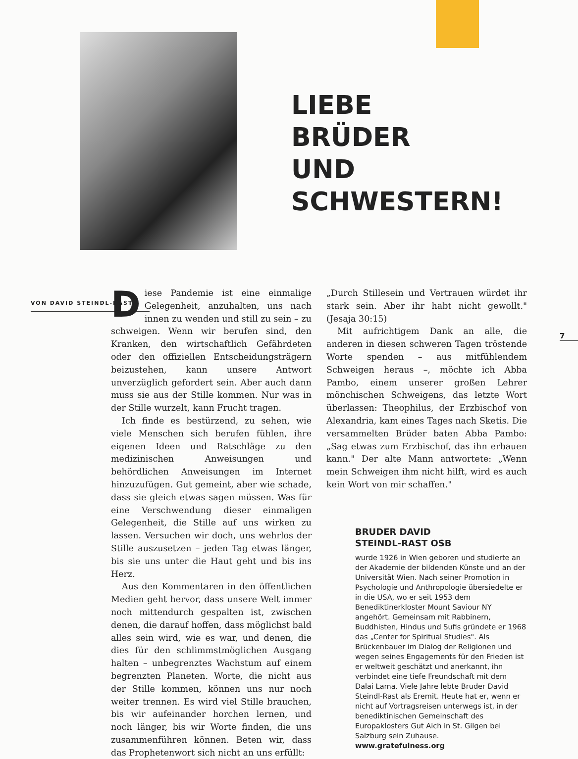LIEBE
BRÜDER
UND
SCHWESTERN!
7
VON DAVID STEINDL-RAST
Diese Pandemie ist eine einmalige Gelegenheit, anzuhalten, uns nach innen zu wenden und still zu sein – zu schweigen. Wenn wir berufen sind, den Kranken, den wirtschaftlich Gefährdeten oder den offiziellen Entscheidungsträgern beizustehen, kann unsere Antwort unverzüglich gefordert sein. Aber auch dann muss sie aus der Stille kommen. Nur was in der Stille wurzelt, kann Frucht tragen.
Ich finde es bestürzend, zu sehen, wie viele Menschen sich berufen fühlen, ihre eigenen Ideen und Ratschläge zu den medizinischen Anweisungen und behördlichen Anweisungen im Internet hinzuzufügen. Gut gemeint, aber wie schade, dass sie gleich etwas sagen müssen. Was für eine Verschwendung dieser einmaligen Gelegenheit, die Stille auf uns wirken zu lassen. Versuchen wir doch, uns wehrlos der Stille auszusetzen – jeden Tag etwas länger, bis sie uns unter die Haut geht und bis ins Herz.
Aus den Kommentaren in den öffentlichen Medien geht hervor, dass unsere Welt immer noch mittendurch gespalten ist, zwischen denen, die darauf hoffen, dass möglichst bald alles sein wird, wie es war, und denen, die dies für den schlimmstmöglichen Ausgang halten – unbegrenztes Wachstum auf einem begrenzten Planeten. Worte, die nicht aus der Stille kommen, können uns nur noch weiter trennen. Es wird viel Stille brauchen, bis wir aufeinander horchen lernen, und noch länger, bis wir Worte finden, die uns zusammenführen können. Beten wir, dass das Prophetenwort sich nicht an uns erfüllt:
„Durch Stillesein und Vertrauen würdet ihr stark sein. Aber ihr habt nicht gewollt." (Jesaja 30:15)
Mit aufrichtigem Dank an alle, die anderen in diesen schweren Tagen tröstende Worte spenden – aus mitfühlendem Schweigen heraus –, möchte ich Abba Pambo, einem unserer großen Lehrer mönchischen Schweigens, das letzte Wort überlassen: Theophilus, der Erzbischof von Alexandria, kam eines Tages nach Sketis. Die versammelten Brüder baten Abba Pambo: „Sag etwas zum Erzbischof, das ihn erbauen kann." Der alte Mann antwortete: „Wenn mein Schweigen ihm nicht hilft, wird es auch kein Wort von mir schaffen."
BRUDER DAVID
STEINDL-RAST OSB
wurde 1926 in Wien geboren und studierte an der Akademie der bildenden Künste und an der Universität Wien. Nach seiner Promotion in Psychologie und Anthropologie übersiedelte er in die USA, wo er seit 1953 dem Benediktinerkloster Mount Saviour NY angehört. Gemeinsam mit Rabbinern, Buddhisten, Hindus und Sufis gründete er 1968 das „Center for Spiritual Studies". Als Brückenbauer im Dialog der Religionen und wegen seines Engagements für den Frieden ist er weltweit geschätzt und anerkannt, ihn verbindet eine tiefe Freundschaft mit dem Dalai Lama. Viele Jahre lebte Bruder David Steindl-Rast als Eremit. Heute hat er, wenn er nicht auf Vortragsreisen unterwegs ist, in der benediktinischen Gemeinschaft des Europaklosters Gut Aich in St. Gilgen bei Salzburg sein Zuhause.
www.gratefulness.org